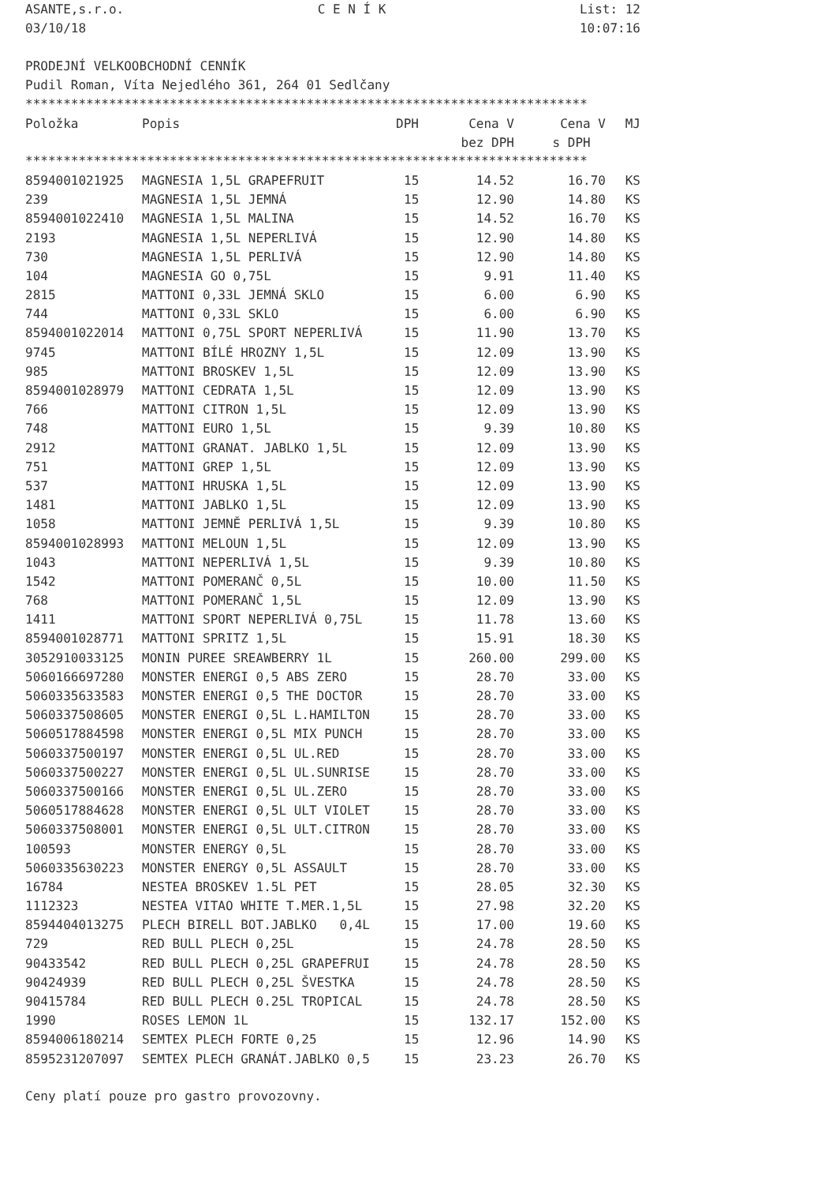ASANTE,s.r.o. C E N Í K List: 12
03/10/18 10:07:16
PRODEJNÍ VELKOOBCHODNÍ CENNÍK
Pudil Roman, Víta Nejedlého 361, 264 01 Sedlčany
**************************************************************************
| Položka | Popis | DPH | Cena V | Cena V | MJ |
| --- | --- | --- | --- | --- | --- |
| | | | bez DPH | s DPH | |
**************************************************************************
| 8594001021925 | MAGNESIA 1,5L GRAPEFRUIT | 15 | 14.52 | 16.70 | KS |
| 239 | MAGNESIA 1,5L JEMNÁ | 15 | 12.90 | 14.80 | KS |
| 8594001022410 | MAGNESIA 1,5L MALINA | 15 | 14.52 | 16.70 | KS |
| 2193 | MAGNESIA 1,5L NEPERLIVÁ | 15 | 12.90 | 14.80 | KS |
| 730 | MAGNESIA 1,5L PERLIVÁ | 15 | 12.90 | 14.80 | KS |
| 104 | MAGNESIA GO 0,75L | 15 | 9.91 | 11.40 | KS |
| 2815 | MATTONI 0,33L JEMNÁ SKLO | 15 | 6.00 | 6.90 | KS |
| 744 | MATTONI 0,33L SKLO | 15 | 6.00 | 6.90 | KS |
| 8594001022014 | MATTONI 0,75L SPORT NEPERLIVÁ | 15 | 11.90 | 13.70 | KS |
| 9745 | MATTONI BÍLÉ HROZNY 1,5L | 15 | 12.09 | 13.90 | KS |
| 985 | MATTONI BROSKEV 1,5L | 15 | 12.09 | 13.90 | KS |
| 8594001028979 | MATTONI CEDRATA 1,5L | 15 | 12.09 | 13.90 | KS |
| 766 | MATTONI CITRON 1,5L | 15 | 12.09 | 13.90 | KS |
| 748 | MATTONI EURO 1,5L | 15 | 9.39 | 10.80 | KS |
| 2912 | MATTONI GRANAT. JABLKO 1,5L | 15 | 12.09 | 13.90 | KS |
| 751 | MATTONI GREP 1,5L | 15 | 12.09 | 13.90 | KS |
| 537 | MATTONI HRUSKA 1,5L | 15 | 12.09 | 13.90 | KS |
| 1481 | MATTONI JABLKO 1,5L | 15 | 12.09 | 13.90 | KS |
| 1058 | MATTONI JEMNĚ PERLIVÁ 1,5L | 15 | 9.39 | 10.80 | KS |
| 8594001028993 | MATTONI MELOUN 1,5L | 15 | 12.09 | 13.90 | KS |
| 1043 | MATTONI NEPERLIVÁ 1,5L | 15 | 9.39 | 10.80 | KS |
| 1542 | MATTONI POMERANČ 0,5L | 15 | 10.00 | 11.50 | KS |
| 768 | MATTONI POMERANČ 1,5L | 15 | 12.09 | 13.90 | KS |
| 1411 | MATTONI SPORT NEPERLIVÁ 0,75L | 15 | 11.78 | 13.60 | KS |
| 8594001028771 | MATTONI SPRITZ 1,5L | 15 | 15.91 | 18.30 | KS |
| 3052910033125 | MONIN PUREE SREAWBERRY 1L | 15 | 260.00 | 299.00 | KS |
| 5060166697280 | MONSTER ENERGI 0,5 ABS ZERO | 15 | 28.70 | 33.00 | KS |
| 5060335633583 | MONSTER ENERGI 0,5 THE DOCTOR | 15 | 28.70 | 33.00 | KS |
| 5060337508605 | MONSTER ENERGI 0,5L L.HAMILTON | 15 | 28.70 | 33.00 | KS |
| 5060517884598 | MONSTER ENERGI 0,5L MIX PUNCH | 15 | 28.70 | 33.00 | KS |
| 5060337500197 | MONSTER ENERGI 0,5L UL.RED | 15 | 28.70 | 33.00 | KS |
| 5060337500227 | MONSTER ENERGI 0,5L UL.SUNRISE | 15 | 28.70 | 33.00 | KS |
| 5060337500166 | MONSTER ENERGI 0,5L UL.ZERO | 15 | 28.70 | 33.00 | KS |
| 5060517884628 | MONSTER ENERGI 0,5L ULT VIOLET | 15 | 28.70 | 33.00 | KS |
| 5060337508001 | MONSTER ENERGI 0,5L ULT.CITRON | 15 | 28.70 | 33.00 | KS |
| 100593 | MONSTER ENERGY 0,5L | 15 | 28.70 | 33.00 | KS |
| 5060335630223 | MONSTER ENERGY 0,5L ASSAULT | 15 | 28.70 | 33.00 | KS |
| 16784 | NESTEA BROSKEV 1.5L PET | 15 | 28.05 | 32.30 | KS |
| 1112323 | NESTEA VITAO WHITE T.MER.1,5L | 15 | 27.98 | 32.20 | KS |
| 8594404013275 | PLECH BIRELL BOT.JABLKO 0,4L | 15 | 17.00 | 19.60 | KS |
| 729 | RED BULL PLECH 0,25L | 15 | 24.78 | 28.50 | KS |
| 90433542 | RED BULL PLECH 0,25L GRAPEFRUI | 15 | 24.78 | 28.50 | KS |
| 90424939 | RED BULL PLECH 0,25L ŠVESTKA | 15 | 24.78 | 28.50 | KS |
| 90415784 | RED BULL PLECH 0.25L TROPICAL | 15 | 24.78 | 28.50 | KS |
| 1990 | ROSES LEMON 1L | 15 | 132.17 | 152.00 | KS |
| 8594006180214 | SEMTEX PLECH FORTE 0,25 | 15 | 12.96 | 14.90 | KS |
| 8595231207097 | SEMTEX PLECH GRANÁT.JABLKO 0,5 | 15 | 23.23 | 26.70 | KS |
Ceny platí pouze pro gastro provozovny.